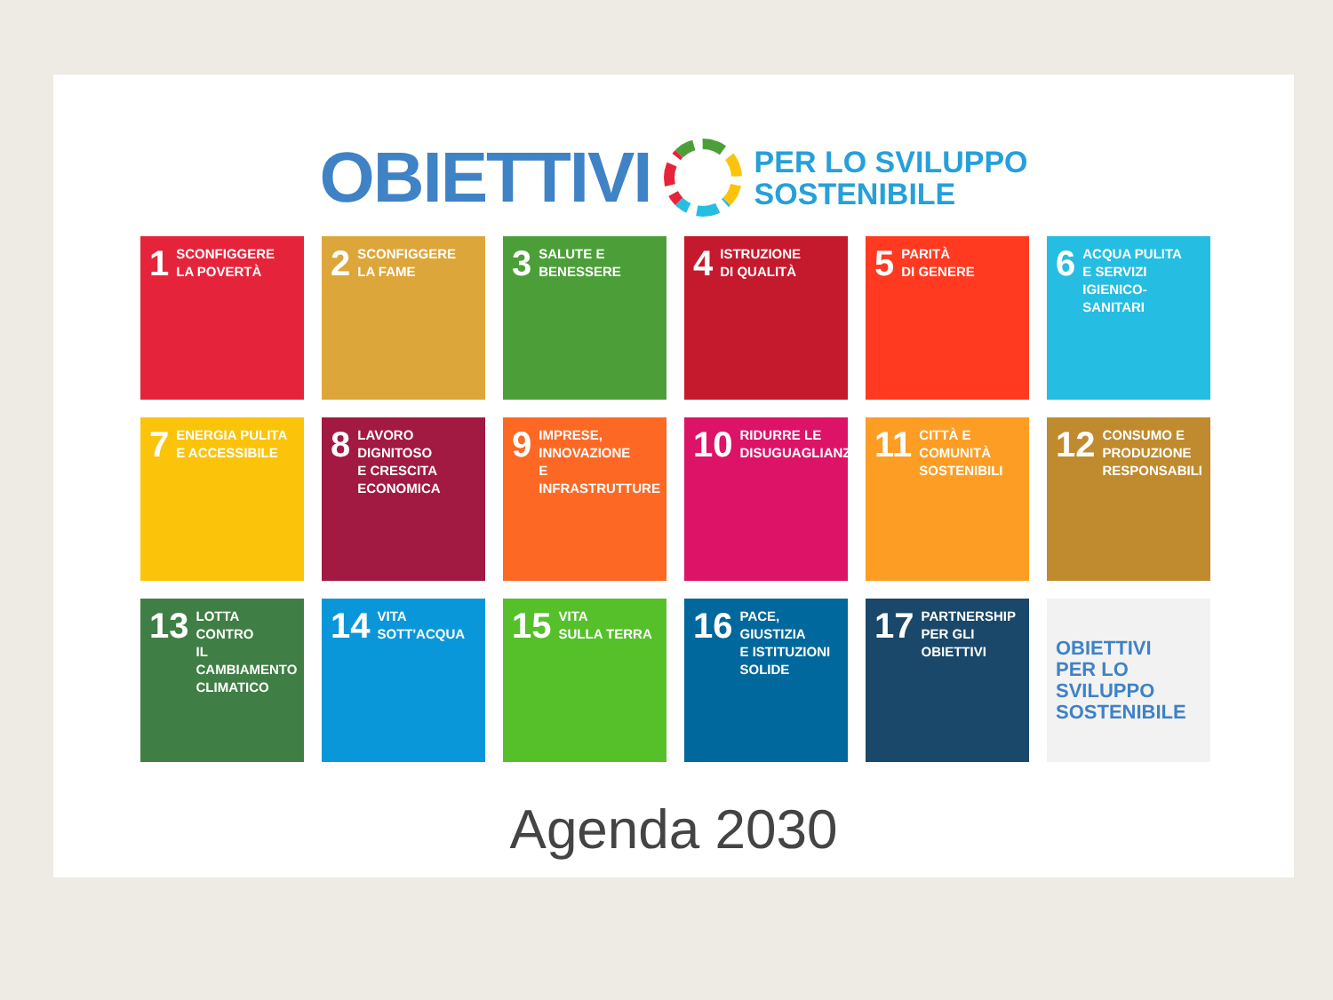OBIETTIVI PER LO SVILUPPO
SOSTENIBILE
1 SCONFIGGERE
LA POVERTÀ
2 SCONFIGGERE
LA FAME
3 SALUTE E
BENESSERE
4 ISTRUZIONE
DI QUALITÀ
5 PARITÀ
DI GENERE
6 ACQUA PULITA
E SERVIZI
IGIENICO-SANITARI
7 ENERGIA PULITA
E ACCESSIBILE
8 LAVORO DIGNITOSO
E CRESCITA
ECONOMICA
9 IMPRESE,
INNOVAZIONE
E INFRASTRUTTURE
10 RIDURRE LE
DISUGUAGLIANZE
11 CITTÀ E COMUNITÀ
SOSTENIBILI
12 CONSUMO E
PRODUZIONE
RESPONSABILI
13 LOTTA CONTRO
IL CAMBIAMENTO
CLIMATICO
14 VITA
SOTT'ACQUA
15 VITA
SULLA TERRA
16 PACE, GIUSTIZIA
E ISTITUZIONI
SOLIDE
17 PARTNERSHIP
PER GLI OBIETTIVI
OBIETTIVI
PER LO SVILUPPO
SOSTENIBILE
Agenda 2030